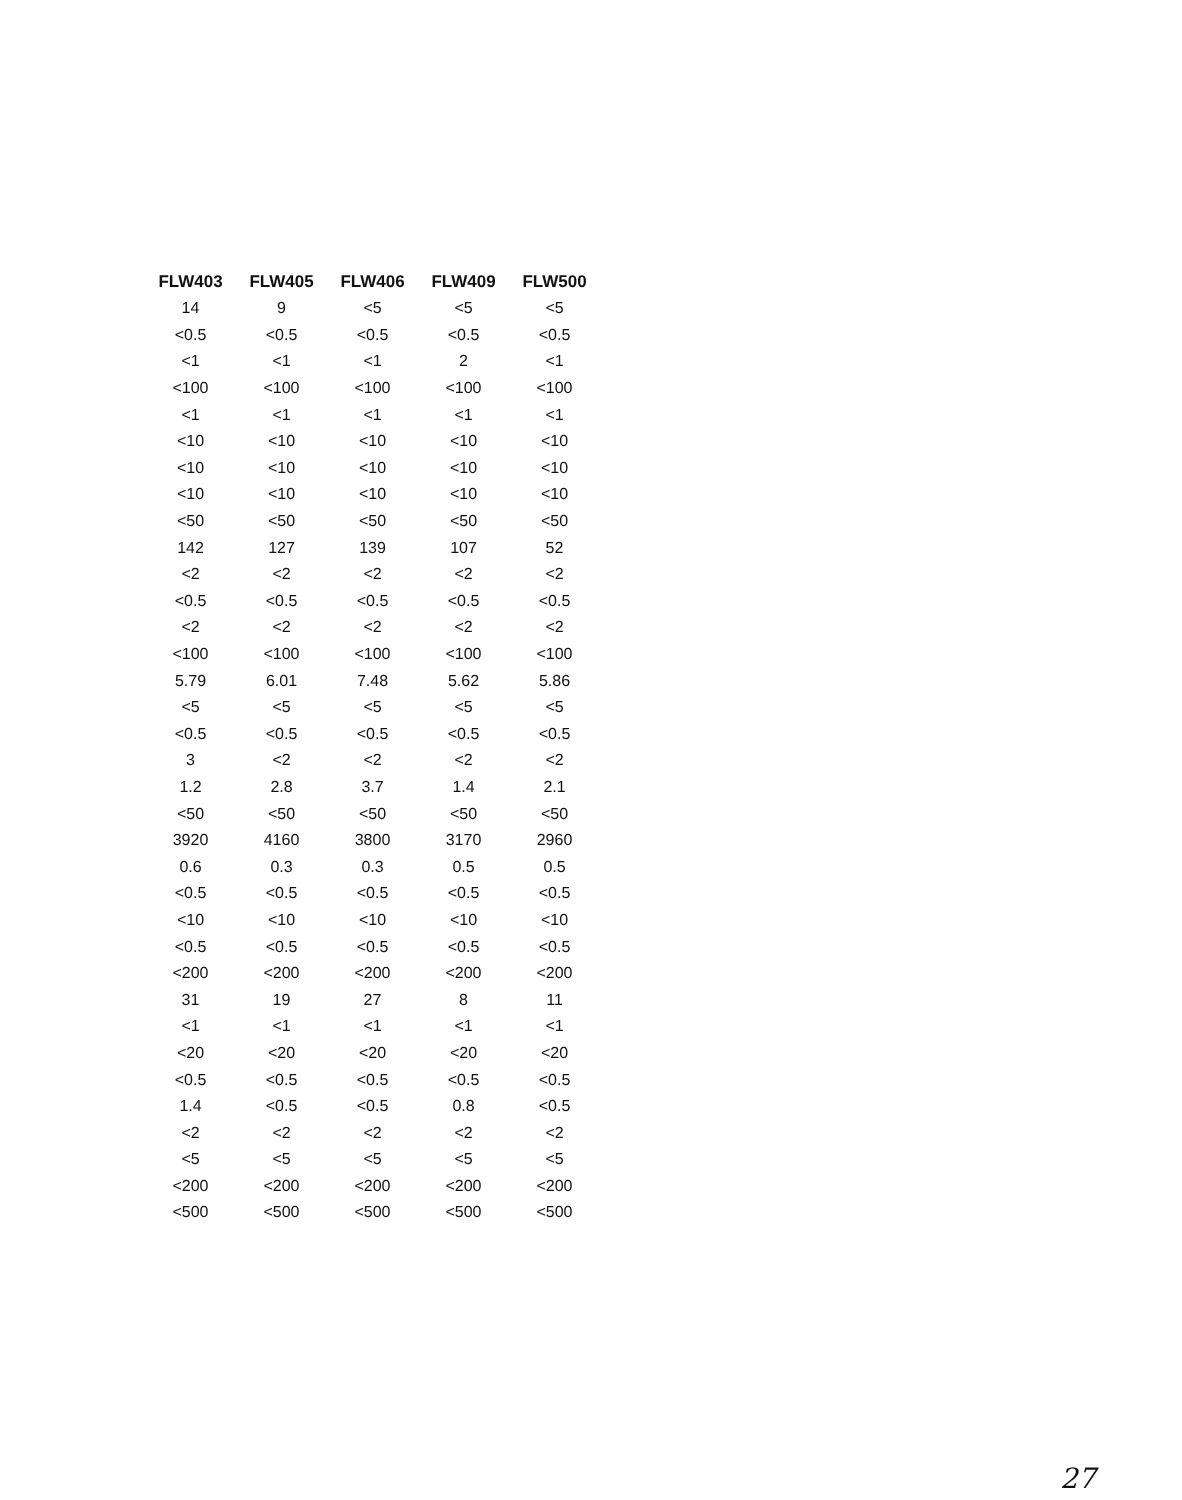| FLW403 | FLW405 | FLW406 | FLW409 | FLW500 |
| --- | --- | --- | --- | --- |
| 14 | 9 | <5 | <5 | <5 |
| <0.5 | <0.5 | <0.5 | <0.5 | <0.5 |
| <1 | <1 | <1 | 2 | <1 |
| <100 | <100 | <100 | <100 | <100 |
| <1 | <1 | <1 | <1 | <1 |
| <10 | <10 | <10 | <10 | <10 |
| <10 | <10 | <10 | <10 | <10 |
| <10 | <10 | <10 | <10 | <10 |
| <50 | <50 | <50 | <50 | <50 |
| 142 | 127 | 139 | 107 | 52 |
| <2 | <2 | <2 | <2 | <2 |
| <0.5 | <0.5 | <0.5 | <0.5 | <0.5 |
| <2 | <2 | <2 | <2 | <2 |
| <100 | <100 | <100 | <100 | <100 |
| 5.79 | 6.01 | 7.48 | 5.62 | 5.86 |
| <5 | <5 | <5 | <5 | <5 |
| <0.5 | <0.5 | <0.5 | <0.5 | <0.5 |
| 3 | <2 | <2 | <2 | <2 |
| 1.2 | 2.8 | 3.7 | 1.4 | 2.1 |
| <50 | <50 | <50 | <50 | <50 |
| 3920 | 4160 | 3800 | 3170 | 2960 |
| 0.6 | 0.3 | 0.3 | 0.5 | 0.5 |
| <0.5 | <0.5 | <0.5 | <0.5 | <0.5 |
| <10 | <10 | <10 | <10 | <10 |
| <0.5 | <0.5 | <0.5 | <0.5 | <0.5 |
| <200 | <200 | <200 | <200 | <200 |
| 31 | 19 | 27 | 8 | 11 |
| <1 | <1 | <1 | <1 | <1 |
| <20 | <20 | <20 | <20 | <20 |
| <0.5 | <0.5 | <0.5 | <0.5 | <0.5 |
| 1.4 | <0.5 | <0.5 | 0.8 | <0.5 |
| <2 | <2 | <2 | <2 | <2 |
| <5 | <5 | <5 | <5 | <5 |
| <200 | <200 | <200 | <200 | <200 |
| <500 | <500 | <500 | <500 | <500 |
27